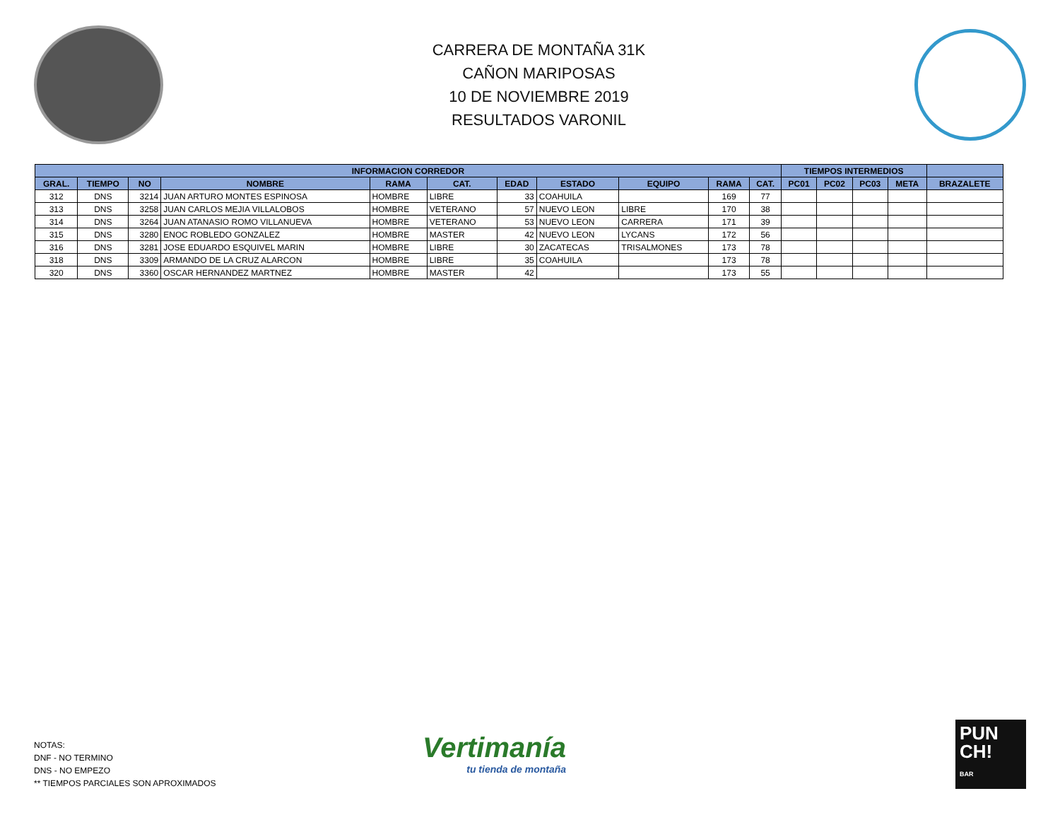CARRERA DE MONTAÑA 31K
CAÑON MARIPOSAS
10 DE NOVIEMBRE 2019
RESULTADOS VARONIL
| INFORMACION CORREDOR | | | | | | | | | | | TIEMPOS INTERMEDIOS | | | | |
| --- | --- | --- | --- | --- | --- | --- | --- | --- | --- | --- | --- | --- | --- | --- | --- |
| GRAL. | TIEMPO | NO | NOMBRE | RAMA | CAT. | EDAD | ESTADO | EQUIPO | RAMA | CAT. | PC01 | PC02 | PC03 | META | BRAZALETE |
| 312 | DNS | 3214 | JUAN ARTURO MONTES ESPINOSA | HOMBRE | LIBRE | 33 | COAHUILA | | 169 | 77 | | | | | |
| 313 | DNS | 3258 | JUAN CARLOS MEJIA VILLALOBOS | HOMBRE | VETERANO | 57 | NUEVO LEON | LIBRE | 170 | 38 | | | | | |
| 314 | DNS | 3264 | JUAN ATANASIO ROMO VILLANUEVA | HOMBRE | VETERANO | 53 | NUEVO LEON | CARRERA | 171 | 39 | | | | | |
| 315 | DNS | 3280 | ENOC ROBLEDO GONZALEZ | HOMBRE | MASTER | 42 | NUEVO LEON | LYCANS | 172 | 56 | | | | | |
| 316 | DNS | 3281 | JOSE EDUARDO ESQUIVEL MARIN | HOMBRE | LIBRE | 30 | ZACATECAS | TRISALMONES | 173 | 78 | | | | | |
| 318 | DNS | 3309 | ARMANDO DE LA CRUZ ALARCON | HOMBRE | LIBRE | 35 | COAHUILA | | 173 | 78 | | | | | |
| 320 | DNS | 3360 | OSCAR HERNANDEZ MARTNEZ | HOMBRE | MASTER | 42 | | | 173 | 55 | | | | | |
NOTAS:
DNF - NO TERMINO
DNS - NO EMPEZO
** TIEMPOS PARCIALES SON APROXIMADOS
Vertimanía
tu tienda de montaña
PUN
CH!
BAR